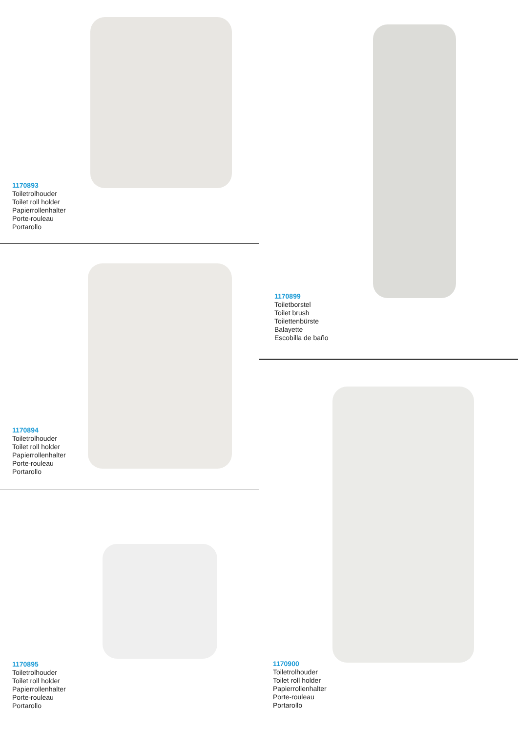1170893
Toiletrolhouder
Toilet roll holder
Papierrollenhalter
Porte-rouleau
Portarollo
1170894
Toiletrolhouder
Toilet roll holder
Papierrollenhalter
Porte-rouleau
Portarollo
1170895
Toiletrolhouder
Toilet roll holder
Papierrollenhalter
Porte-rouleau
Portarollo
1170899
Toiletborstel
Toilet brush
Toilettenbürste
Balayette
Escobilla de baño
1170900
Toiletrolhouder
Toilet roll holder
Papierrollenhalter
Porte-rouleau
Portarollo